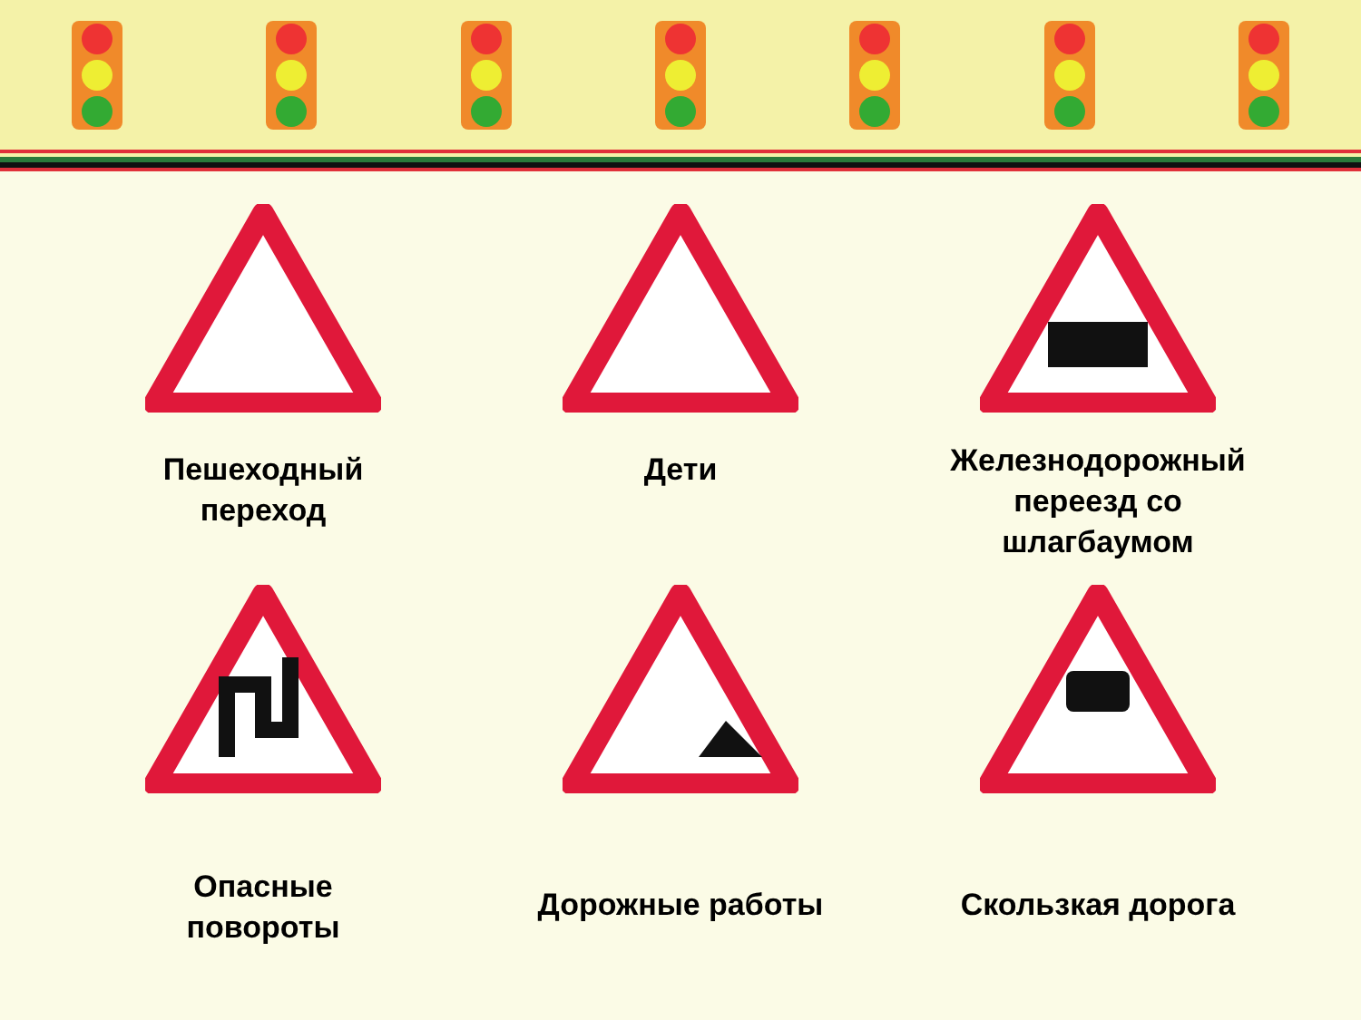Пешеходный
переход
Дети
Железнодорожный
переезд со
шлагбаумом
Опасные
повороты
Дорожные работы
Скользкая дорога